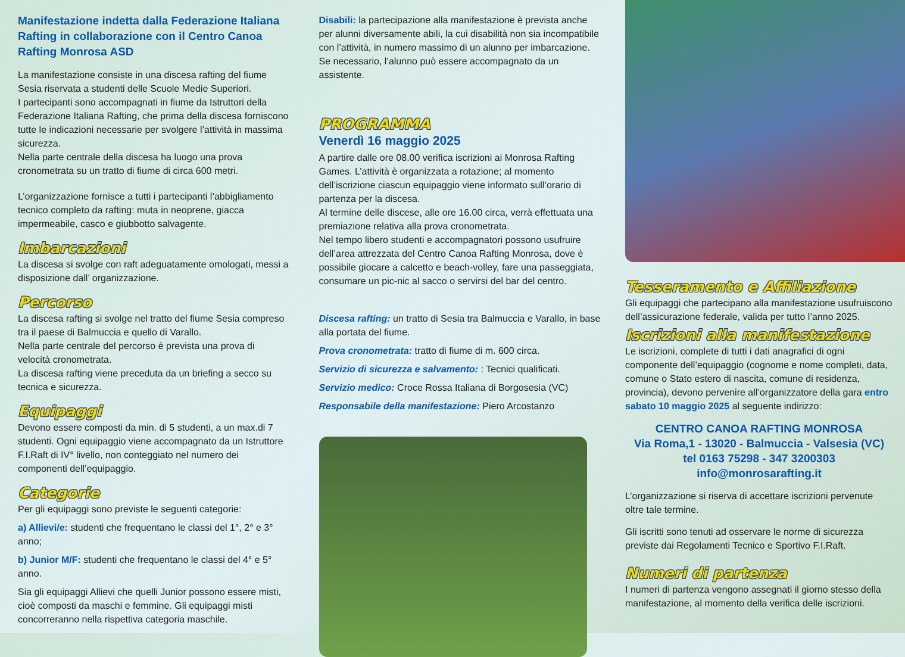Manifestazione indetta dalla Federazione Italiana Rafting in collaborazione con il Centro Canoa Rafting Monrosa ASD
La manifestazione consiste in una discesa rafting del fiume Sesia riservata a studenti delle Scuole Medie Superiori.
I partecipanti sono accompagnati in fiume da Istruttori della Federazione Italiana Rafting, che prima della discesa forniscono tutte le indicazioni necessarie per svolgere l’attività in massima sicurezza.
Nella parte centrale della discesa ha luogo una prova cronometrata su un tratto di fiume di circa 600 metri.
L’organizzazione fornisce a tutti i partecipanti l’abbigliamento tecnico completo da rafting: muta in neoprene, giacca impermeabile, casco e giubbotto salvagente.
Imbarcazioni
La discesa si svolge con raft adeguatamente omologati, messi a disposizione dall’ organizzazione.
Percorso
La discesa rafting si svolge nel tratto del fiume Sesia compreso tra il paese di Balmuccia e quello di Varallo.
Nella parte centrale del percorso è prevista una prova di velocità cronometrata.
La discesa rafting viene preceduta da un briefing a secco su tecnica e sicurezza.
Equipaggi
Devono essere composti da min. di 5 studenti, a un max.di 7 studenti. Ogni equipaggio viene accompagnato da un Istruttore F.I.Raft di IV° livello, non conteggiato nel numero dei componenti dell’equipaggio.
Categorie
Per gli equipaggi sono previste le seguenti categorie:
a) Allievi/e: studenti che frequentano le classi del 1°, 2° e 3° anno;
b) Junior M/F: studenti che frequentano le classi del 4° e 5° anno.
Sia gli equipaggi Allievi che quelli Junior possono essere misti, cioè composti da maschi e femmine. Gli equipaggi misti concorreranno nella rispettiva categoria maschile.
Disabili: la partecipazione alla manifestazione è prevista anche per alunni diversamente abili, la cui disabilità non sia incompatibile con l’attività, in numero massimo di un alunno per imbarcazione. Se necessario, l’alunno può essere accompagnato da un assistente.
PROGRAMMA
Venerdì 16 maggio 2025
A partire dalle ore 08.00 verifica iscrizioni ai Monrosa Rafting Games. L’attività è organizzata a rotazione; al momento dell’iscrizione ciascun equipaggio viene informato sull’orario di partenza per la discesa.
Al termine delle discese, alle ore 16.00 circa, verrà effettuata una premiazione relativa alla prova cronometrata.
Nel tempo libero studenti e accompagnatori possono usufruire dell’area attrezzata del Centro Canoa Rafting Monrosa, dove è possibile giocare a calcetto e beach-volley, fare una passeggiata, consumare un pic-nic al sacco o servirsi del bar del centro.
Discesa rafting: un tratto di Sesia tra Balmuccia e Varallo, in base alla portata del fiume.
Prova cronometrata: tratto di fiume di m. 600 circa.
Servizio di sicurezza e salvamento: : Tecnici qualificati.
Servizio medico: Croce Rossa Italiana di Borgosesia (VC)
Responsabile della manifestazione: Piero Arcostanzo
Tesseramento e Affiliazione
Gli equipaggi che partecipano alla manifestazione usufruiscono dell’assicurazione federale, valida per tutto l’anno 2025.
Iscrizioni alla manifestazione
Le iscrizioni, complete di tutti i dati anagrafici di ogni componente dell’equipaggio (cognome e nome completi, data, comune o Stato estero di nascita, comune di residenza, provincia), devono pervenire all’organizzatore della gara entro sabato 10 maggio 2025 al seguente indirizzo:
CENTRO CANOA RAFTING MONROSA
Via Roma,1 - 13020 - Balmuccia - Valsesia (VC)
tel 0163 75298 - 347 3200303
info@monrosarafting.it
L’organizzazione si riserva di accettare iscrizioni pervenute oltre tale termine.
Gli iscritti sono tenuti ad osservare le norme di sicurezza previste dai Regolamenti Tecnico e Sportivo F.I.Raft.
Numeri di partenza
I numeri di partenza vengono assegnati il giorno stesso della manifestazione, al momento della verifica delle iscrizioni.